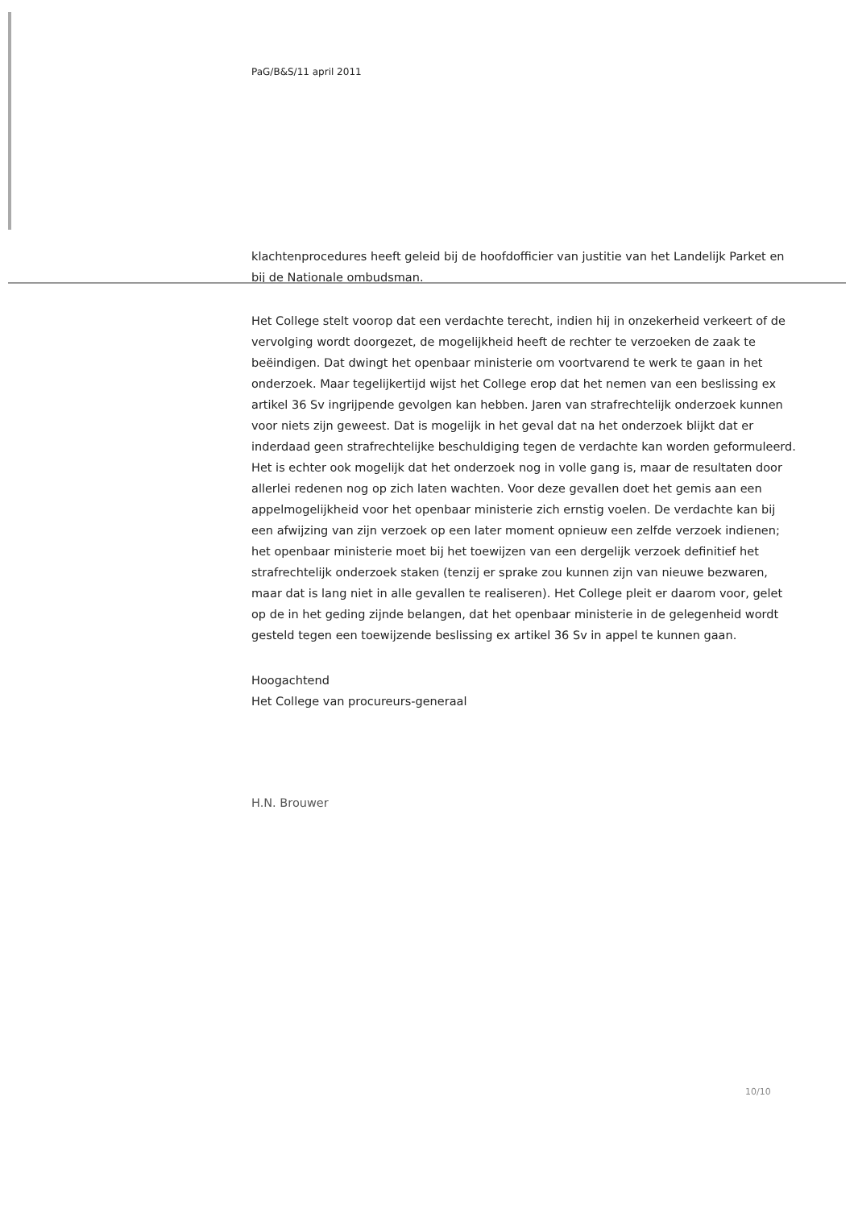PaG/B&S/11 april 2011
klachtenprocedures heeft geleid bij de hoofdofficier van justitie van het Landelijk Parket en bij de Nationale ombudsman.
Het College stelt voorop dat een verdachte terecht, indien hij in onzekerheid verkeert of de vervolging wordt doorgezet, de mogelijkheid heeft de rechter te verzoeken de zaak te beëindigen. Dat dwingt het openbaar ministerie om voortvarend te werk te gaan in het onderzoek. Maar tegelijkertijd wijst het College erop dat het nemen van een beslissing ex artikel 36 Sv ingrijpende gevolgen kan hebben. Jaren van strafrechtelijk onderzoek kunnen voor niets zijn geweest. Dat is mogelijk in het geval dat na het onderzoek blijkt dat er inderdaad geen strafrechtelijke beschuldiging tegen de verdachte kan worden geformuleerd. Het is echter ook mogelijk dat het onderzoek nog in volle gang is, maar de resultaten door allerlei redenen nog op zich laten wachten. Voor deze gevallen doet het gemis aan een appelmogelijkheid voor het openbaar ministerie zich ernstig voelen. De verdachte kan bij een afwijzing van zijn verzoek op een later moment opnieuw een zelfde verzoek indienen; het openbaar ministerie moet bij het toewijzen van een dergelijk verzoek definitief het strafrechtelijk onderzoek staken (tenzij er sprake zou kunnen zijn van nieuwe bezwaren, maar dat is lang niet in alle gevallen te realiseren). Het College pleit er daarom voor, gelet op de in het geding zijnde belangen, dat het openbaar ministerie in de gelegenheid wordt gesteld tegen een toewijzende beslissing ex artikel 36 Sv in appel te kunnen gaan.
Hoogachtend
Het College van procureurs-generaal
H.N. Brouwer
10/10